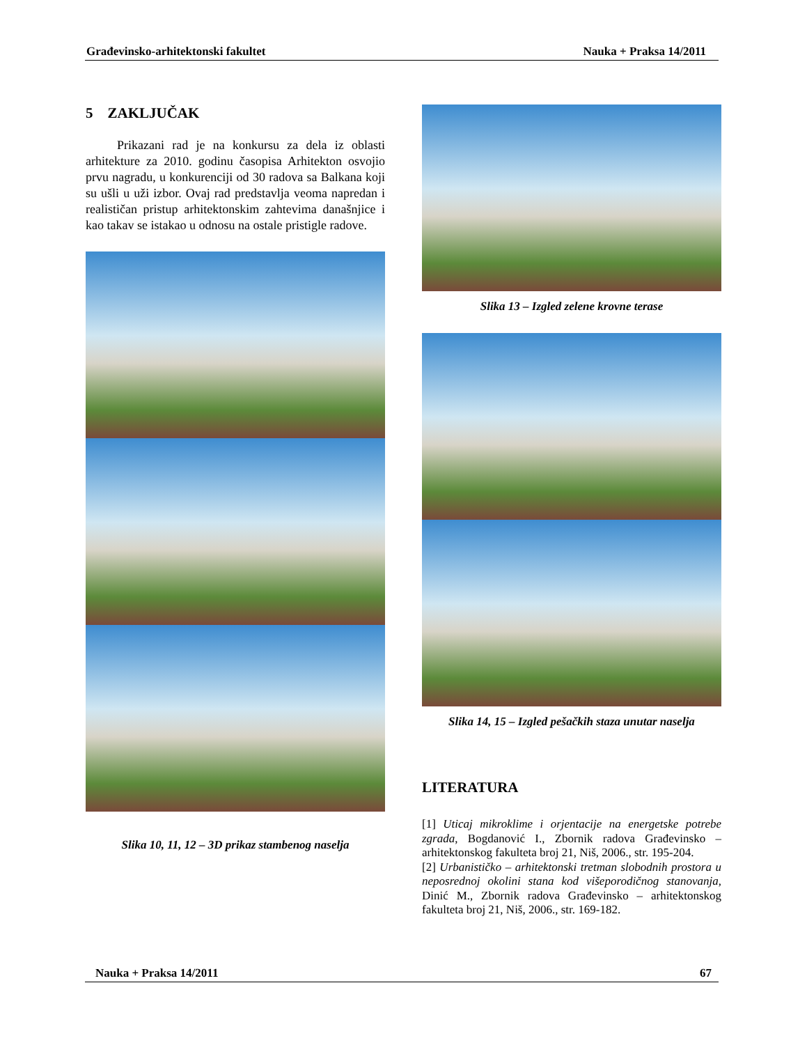Građevinsko-arhitektonski fakultet Nauka + Praksa 14/2011
5 ZAKLJUČAK
Prikazani rad je na konkursu za dela iz oblasti arhitekture za 2010. godinu časopisa Arhitekton osvojio prvu nagradu, u konkurenciji od 30 radova sa Balkana koji su ušli u uži izbor. Ovaj rad predstavlja veoma napredan i realističan pristup arhitektonskim zahtevima današnjice i kao takav se istakao u odnosu na ostale pristigle radove.
Slika 10, 11, 12 – 3D prikaz stambenog naselja
Slika 13 – Izgled zelene krovne terase
Slika 14, 15 – Izgled pešačkih staza unutar naselja
LITERATURA
[1] Uticaj mikroklime i orjentacije na energetske potrebe zgrada, Bogdanović I., Zbornik radova Građevinsko – arhitektonskog fakulteta broj 21, Niš, 2006., str. 195-204.
[2] Urbanističko – arhitektonski tretman slobodnih prostora u neposrednoj okolini stana kod višeporodičnog stanovanja, Dinić M., Zbornik radova Građevinsko – arhitektonskog fakulteta broj 21, Niš, 2006., str. 169-182.
Nauka + Praksa 14/2011 67